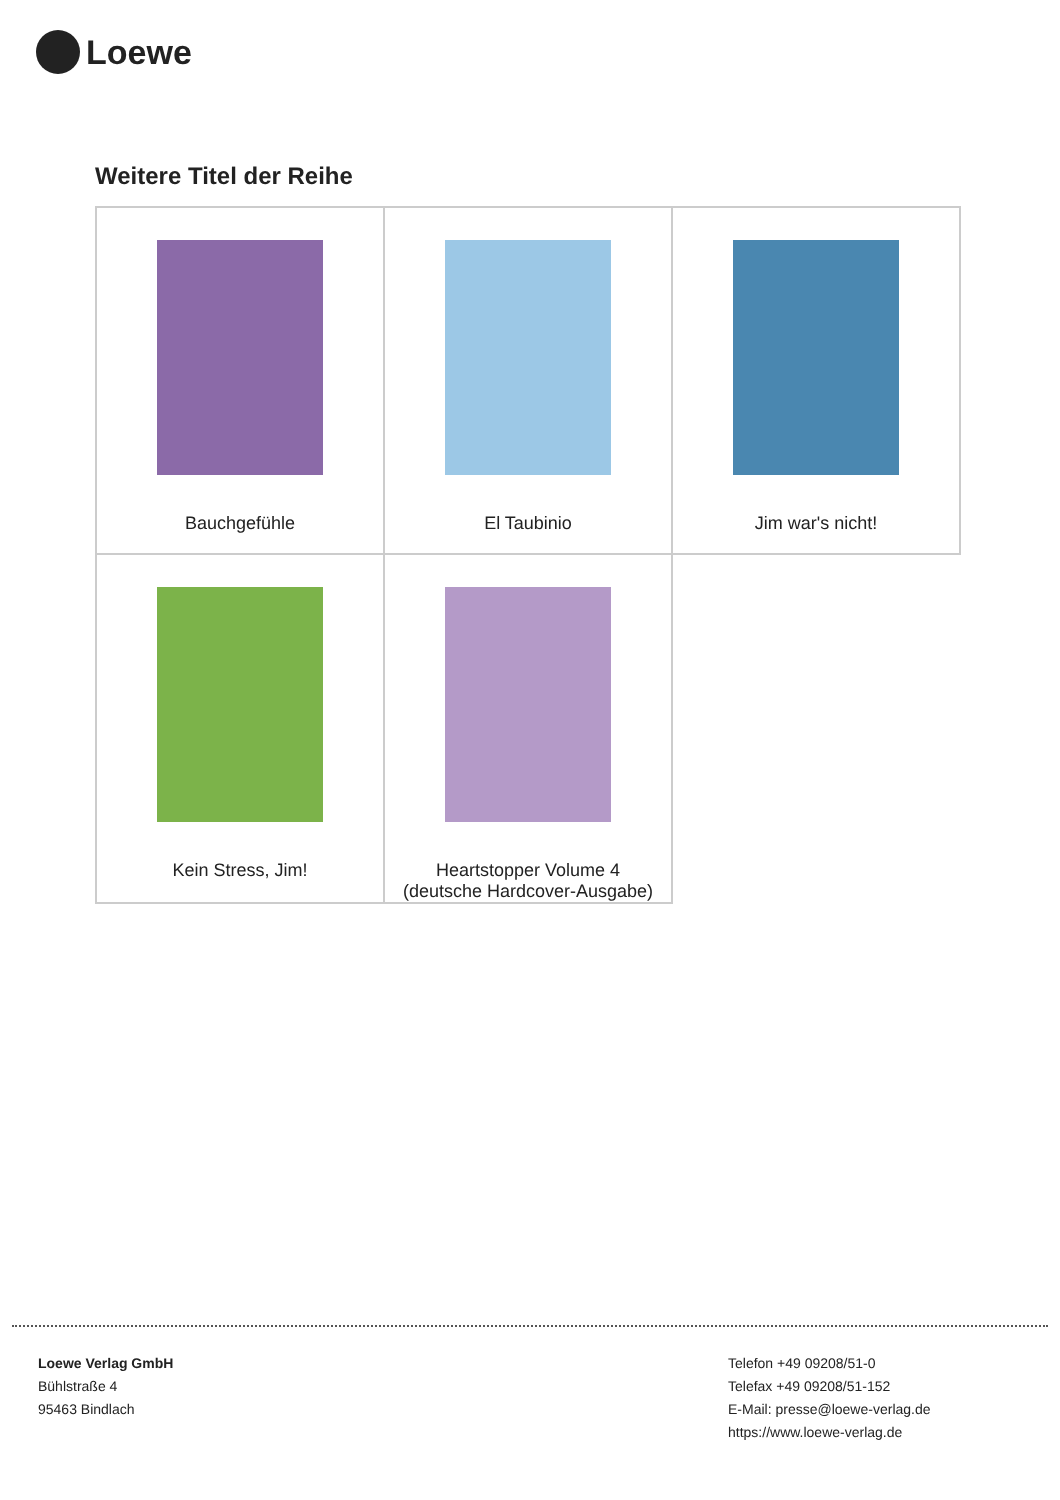Loewe
Weitere Titel der Reihe
| Bauchgefühle | El Taubinio | Jim war's nicht! |
| Kein Stress, Jim! | Heartstopper Volume 4 (deutsche Hardcover-Ausgabe) | |
Loewe Verlag GmbH
Bühlstraße 4
95463 Bindlach
Telefon +49 09208/51-0
Telefax +49 09208/51-152
E-Mail: presse@loewe-verlag.de
https://www.loewe-verlag.de